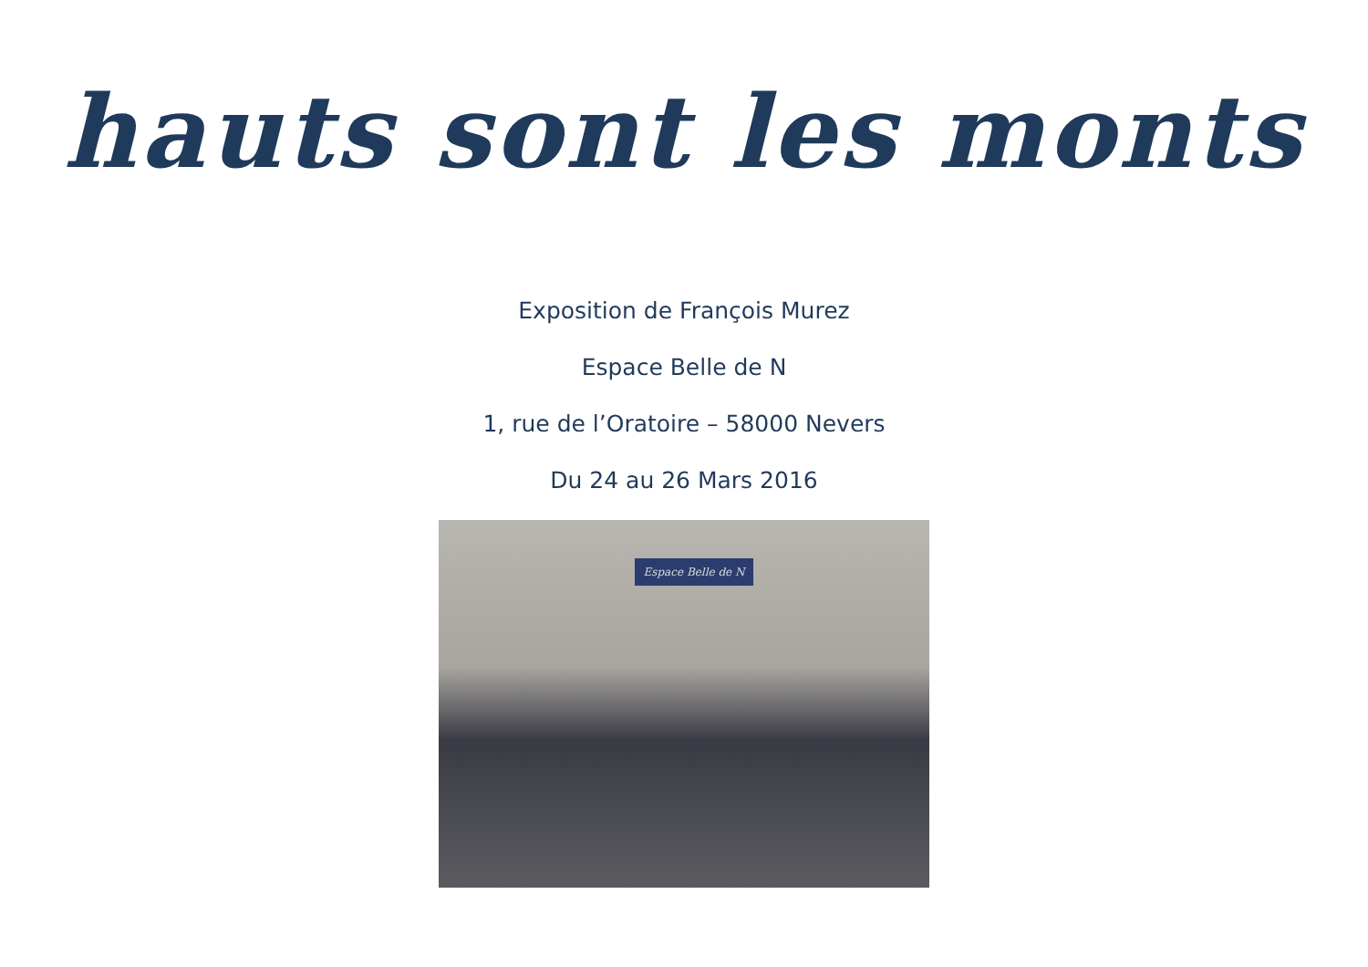hauts sont les monts
Exposition de François Murez
Espace Belle de N
1, rue de l’Oratoire – 58000 Nevers
Du 24 au 26 Mars 2016
Espace Belle de N